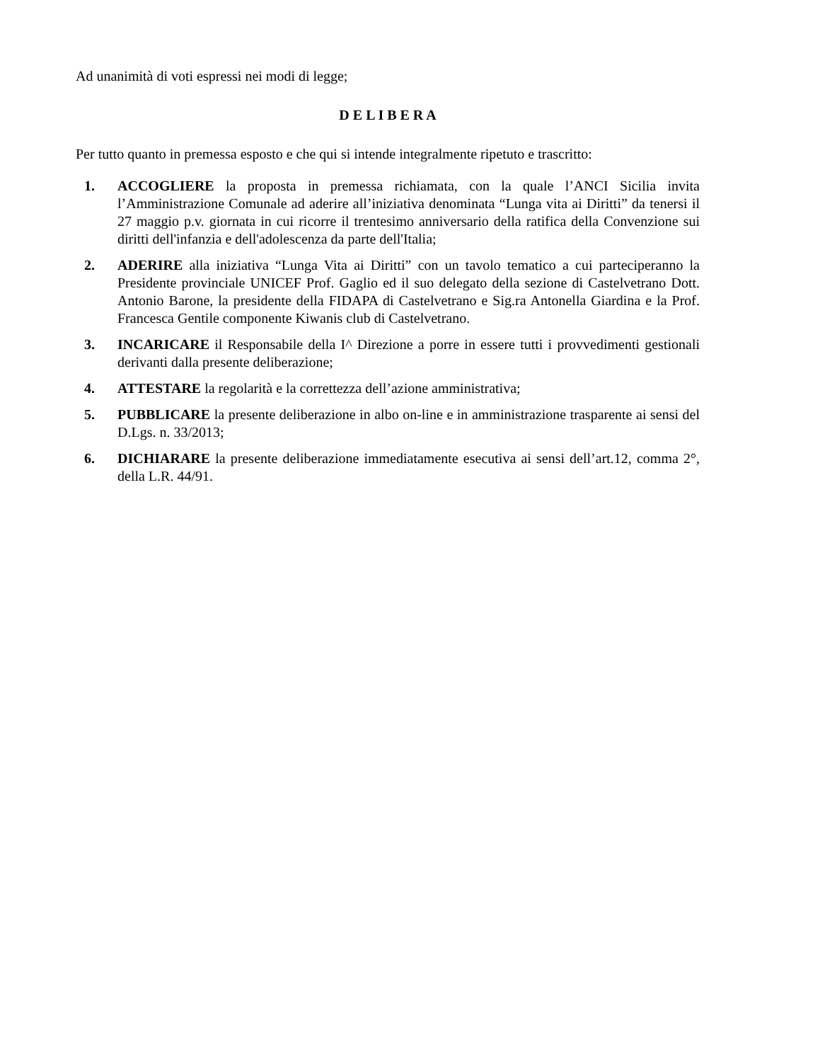Ad unanimità di voti espressi nei modi di legge;
D E L I B E R A
Per tutto quanto in premessa esposto e che qui si intende integralmente ripetuto e trascritto:
1. ACCOGLIERE la proposta in premessa richiamata, con la quale l’ANCI Sicilia invita l’Amministrazione Comunale ad aderire all’iniziativa denominata “Lunga vita ai Diritti” da tenersi il 27 maggio p.v. giornata in cui ricorre il trentesimo anniversario della ratifica della Convenzione sui diritti dell'infanzia e dell'adolescenza da parte dell'Italia;
2. ADERIRE alla iniziativa “Lunga Vita ai Diritti” con un tavolo tematico a cui parteciperanno la Presidente provinciale UNICEF Prof. Gaglio ed il suo delegato della sezione di Castelvetrano Dott. Antonio Barone, la presidente della FIDAPA di Castelvetrano e Sig.ra Antonella Giardina e la Prof. Francesca Gentile componente Kiwanis club di Castelvetrano.
3. INCARICARE il Responsabile della I^ Direzione a porre in essere tutti i provvedimenti gestionali derivanti dalla presente deliberazione;
4. ATTESTARE la regolarità e la correttezza dell’azione amministrativa;
5. PUBBLICARE la presente deliberazione in albo on-line e in amministrazione trasparente ai sensi del D.Lgs. n. 33/2013;
6. DICHIARARE la presente deliberazione immediatamente esecutiva ai sensi dell’art.12, comma 2°, della L.R. 44/91.